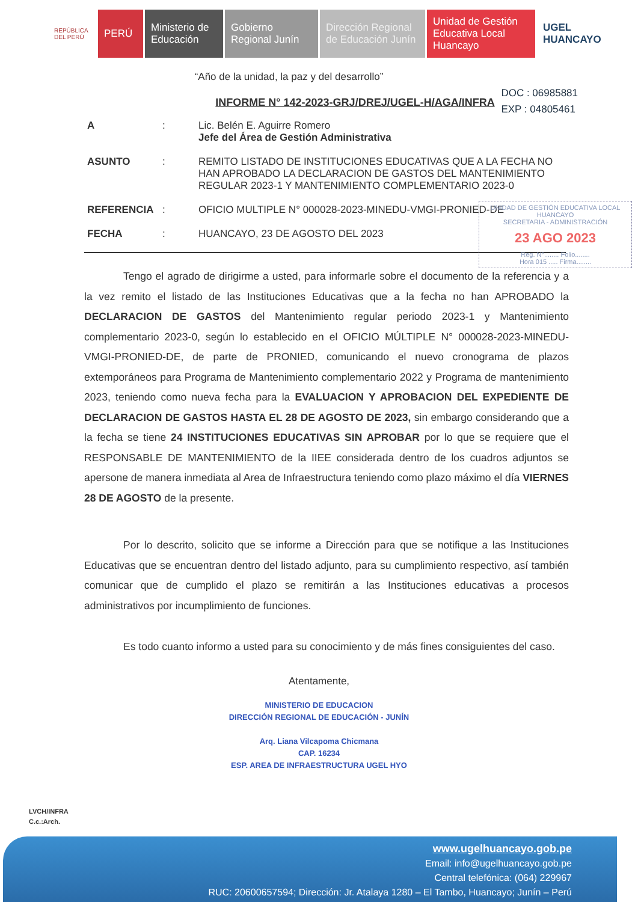REPÚBLICA DEL PERÚ
PERÚ Ministerio de Educación
Gobierno Regional Junín
Dirección Regional de Educación Junín
Unidad de Gestión Educativa Local Huancayo
UGEL HUANCAYO
“Año de la unidad, la paz y del desarrollo”
DOC : 06985881
EXP : 04805461
INFORME N° 142-2023-GRJ/DREJ/UGEL-H/AGA/INFRA
A : Lic. Belén E. Aguirre Romero
Jefe del Área de Gestión Administrativa
ASUNTO : REMITO LISTADO DE INSTITUCIONES EDUCATIVAS QUE A LA FECHA NO HAN APROBADO LA DECLARACION DE GASTOS DEL MANTENIMIENTO REGULAR 2023-1 Y MANTENIMIENTO COMPLEMENTARIO 2023-0
REFERENCIA : OFICIO MULTIPLE N° 000028-2023-MINEDU-VMGI-PRONIED-DE
FECHA : HUANCAYO, 23 DE AGOSTO DEL 2023
UNIDAD DE GESTIÓN EDUCATIVA LOCAL HUANCAYO
SECRETARIA - ADMINISTRACIÓN
23 AGO 2023
Reg. N°........ Folio........
Hora 015 ..... Firma........
Tengo el agrado de dirigirme a usted, para informarle sobre el documento de la referencia y a la vez remito el listado de las Instituciones Educativas que a la fecha no han APROBADO la DECLARACION DE GASTOS del Mantenimiento regular periodo 2023-1 y Mantenimiento complementario 2023-0, según lo establecido en el OFICIO MÚLTIPLE N° 000028-2023-MINEDU-VMGI-PRONIED-DE, de parte de PRONIED, comunicando el nuevo cronograma de plazos extemporáneos para Programa de Mantenimiento complementario 2022 y Programa de mantenimiento 2023, teniendo como nueva fecha para la EVALUACION Y APROBACION DEL EXPEDIENTE DE DECLARACION DE GASTOS HASTA EL 28 DE AGOSTO DE 2023, sin embargo considerando que a la fecha se tiene 24 INSTITUCIONES EDUCATIVAS SIN APROBAR por lo que se requiere que el RESPONSABLE DE MANTENIMIENTO de la IIEE considerada dentro de los cuadros adjuntos se apersone de manera inmediata al Area de Infraestructura teniendo como plazo máximo el día VIERNES 28 DE AGOSTO de la presente.
Por lo descrito, solicito que se informe a Dirección para que se notifique a las Instituciones Educativas que se encuentran dentro del listado adjunto, para su cumplimiento respectivo, así también comunicar que de cumplido el plazo se remitirán a las Instituciones educativas a procesos administrativos por incumplimiento de funciones.
Es todo cuanto informo a usted para su conocimiento y de más fines consiguientes del caso.
Atentamente,
MINISTERIO DE EDUCACION
DIRECCIÓN REGIONAL DE EDUCACIÓN - JUNÍN
Arq. Liana Vilcapoma Chicmana
CAP. 16234
ESP. AREA DE INFRAESTRUCTURA UGEL HYO
LVCH/INFRA
C.c.:Arch.
www.ugelhuancayo.gob.pe
Email: info@ugelhuancayo.gob.pe
Central telefónica: (064) 229967
RUC: 20600657594; Dirección: Jr. Atalaya 1280 – El Tambo, Huancayo; Junín – Perú